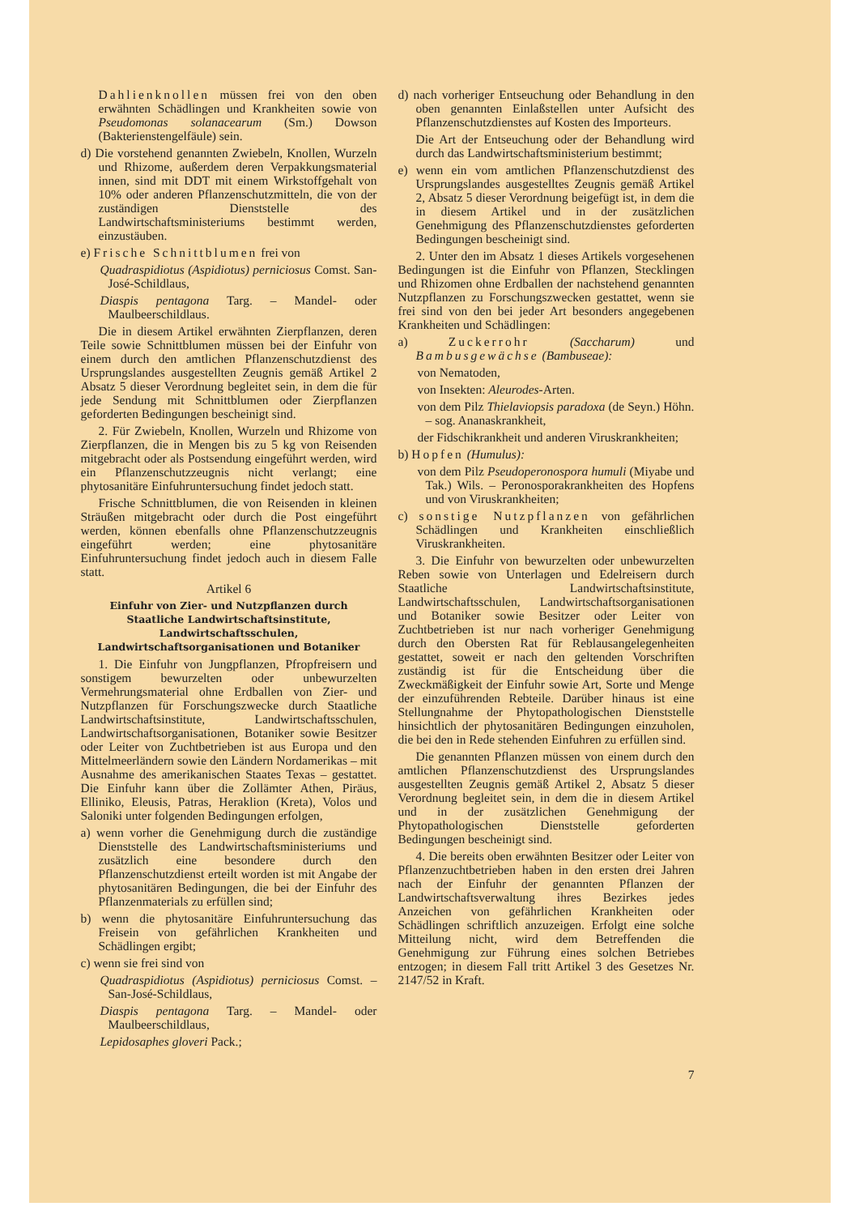Dahlienknollen müssen frei von den oben erwähnten Schädlingen und Krankheiten sowie von Pseudomonas solanacearum (Sm.) Dowson (Bakterienstengelfäule) sein.
d) Die vorstehend genannten Zwiebeln, Knollen, Wurzeln und Rhizome, außerdem deren Verpakkungsmaterial innen, sind mit DDT mit einem Wirkstoffgehalt von 10% oder anderen Pflanzenschutzmitteln, die von der zuständigen Dienststelle des Landwirtschaftsministeriums bestimmt werden, einzustäuben.
e) Frische Schnittblumen frei von
Quadraspidiotus (Aspidiotus) perniciosus Comst. San-José-Schildlaus,
Diaspis pentagona Targ. – Mandel- oder Maulbeerschildlaus.
Die in diesem Artikel erwähnten Zierpflanzen, deren Teile sowie Schnittblumen müssen bei der Einfuhr von einem durch den amtlichen Pflanzenschutzdienst des Ursprungslandes ausgestellten Zeugnis gemäß Artikel 2 Absatz 5 dieser Verordnung begleitet sein, in dem die für jede Sendung mit Schnittblumen oder Zierpflanzen geforderten Bedingungen bescheinigt sind.
2. Für Zwiebeln, Knollen, Wurzeln und Rhizome von Zierpflanzen, die in Mengen bis zu 5 kg von Reisenden mitgebracht oder als Postsendung eingeführt werden, wird ein Pflanzenschutzzeugnis nicht verlangt; eine phytosanitäre Einfuhruntersuchung findet jedoch statt.
Frische Schnittblumen, die von Reisenden in kleinen Sträußen mitgebracht oder durch die Post eingeführt werden, können ebenfalls ohne Pflanzenschutzzeugnis eingeführt werden; eine phytosanitäre Einfuhruntersuchung findet jedoch auch in diesem Falle statt.
Artikel 6
Einfuhr von Zier- und Nutzpflanzen durch Staatliche Landwirtschaftsinstitute, Landwirtschaftsschulen, Landwirtschaftsorganisationen und Botaniker
1. Die Einfuhr von Jungpflanzen, Pfropfreisern und sonstigem bewurzelten oder unbewurzelten Vermehrungsmaterial ohne Erdballen von Zier- und Nutzpflanzen für Forschungszwecke durch Staatliche Landwirtschaftsinstitute, Landwirtschaftsschulen, Landwirtschaftsorganisationen, Botaniker sowie Besitzer oder Leiter von Zuchtbetrieben ist aus Europa und den Mittelmeerländern sowie den Ländern Nordamerikas – mit Ausnahme des amerikanischen Staates Texas – gestattet. Die Einfuhr kann über die Zollämter Athen, Piräus, Elliniko, Eleusis, Patras, Heraklion (Kreta), Volos und Saloniki unter folgenden Bedingungen erfolgen,
a) wenn vorher die Genehmigung durch die zuständige Dienststelle des Landwirtschaftsministeriums und zusätzlich eine besondere durch den Pflanzenschutzdienst erteilt worden ist mit Angabe der phytosanitären Bedingungen, die bei der Einfuhr des Pflanzenmaterials zu erfüllen sind;
b) wenn die phytosanitäre Einfuhruntersuchung das Freisein von gefährlichen Krankheiten und Schädlingen ergibt;
c) wenn sie frei sind von
Quadraspidiotus (Aspidiotus) perniciosus Comst. – San-José-Schildlaus,
Diaspis pentagona Targ. – Mandel- oder Maulbeerschildlaus,
Lepidosaphes gloveri Pack.;
d) nach vorheriger Entseuchung oder Behandlung in den oben genannten Einlaßstellen unter Aufsicht des Pflanzenschutzdienstes auf Kosten des Importeurs.
Die Art der Entseuchung oder der Behandlung wird durch das Landwirtschaftsministerium bestimmt;
e) wenn ein vom amtlichen Pflanzenschutzdienst des Ursprungslandes ausgestelltes Zeugnis gemäß Artikel 2, Absatz 5 dieser Verordnung beigefügt ist, in dem die in diesem Artikel und in der zusätzlichen Genehmigung des Pflanzenschutzdienstes geforderten Bedingungen bescheinigt sind.
2. Unter den im Absatz 1 dieses Artikels vorgesehenen Bedingungen ist die Einfuhr von Pflanzen, Stecklingen und Rhizomen ohne Erdballen der nachstehend genannten Nutzpflanzen zu Forschungszwecken gestattet, wenn sie frei sind von den bei jeder Art besonders angegebenen Krankheiten und Schädlingen:
a) Zuckerrohr (Saccharum) und Bambusgewächse (Bambuseae):
von Nematoden,
von Insekten: Aleurodes-Arten.
von dem Pilz Thielaviopsis paradoxa (de Seyn.) Höhn. – sog. Ananaskrankheit,
der Fidschikrankheit und anderen Viruskrankheiten;
b) Hopfen (Humulus):
von dem Pilz Pseudoperonospora humuli (Miyabe und Tak.) Wils. – Peronosporakrankheiten des Hopfens und von Viruskrankheiten;
c) sonstige Nutzpflanzen von gefährlichen Schädlingen und Krankheiten einschließlich Viruskrankheiten.
3. Die Einfuhr von bewurzelten oder unbewurzelten Reben sowie von Unterlagen und Edelreisern durch Staatliche Landwirtschaftsinstitute, Landwirtschaftsschulen, Landwirtschaftsorganisationen und Botaniker sowie Besitzer oder Leiter von Zuchtbetrieben ist nur nach vorheriger Genehmigung durch den Obersten Rat für Reblausangelegenheiten gestattet, soweit er nach den geltenden Vorschriften zuständig ist für die Entscheidung über die Zweckmäßigkeit der Einfuhr sowie Art, Sorte und Menge der einzuführenden Rebteile. Darüber hinaus ist eine Stellungnahme der Phytopathologischen Dienststelle hinsichtlich der phytosanitären Bedingungen einzuholen, die bei den in Rede stehenden Einfuhren zu erfüllen sind.
Die genannten Pflanzen müssen von einem durch den amtlichen Pflanzenschutzdienst des Ursprungslandes ausgestellten Zeugnis gemäß Artikel 2, Absatz 5 dieser Verordnung begleitet sein, in dem die in diesem Artikel und in der zusätzlichen Genehmigung der Phytopathologischen Dienststelle geforderten Bedingungen bescheinigt sind.
4. Die bereits oben erwähnten Besitzer oder Leiter von Pflanzenzuchtbetrieben haben in den ersten drei Jahren nach der Einfuhr der genannten Pflanzen der Landwirtschaftsverwaltung ihres Bezirkes jedes Anzeichen von gefährlichen Krankheiten oder Schädlingen schriftlich anzuzeigen. Erfolgt eine solche Mitteilung nicht, wird dem Betreffenden die Genehmigung zur Führung eines solchen Betriebes entzogen; in diesem Fall tritt Artikel 3 des Gesetzes Nr. 2147/52 in Kraft.
7